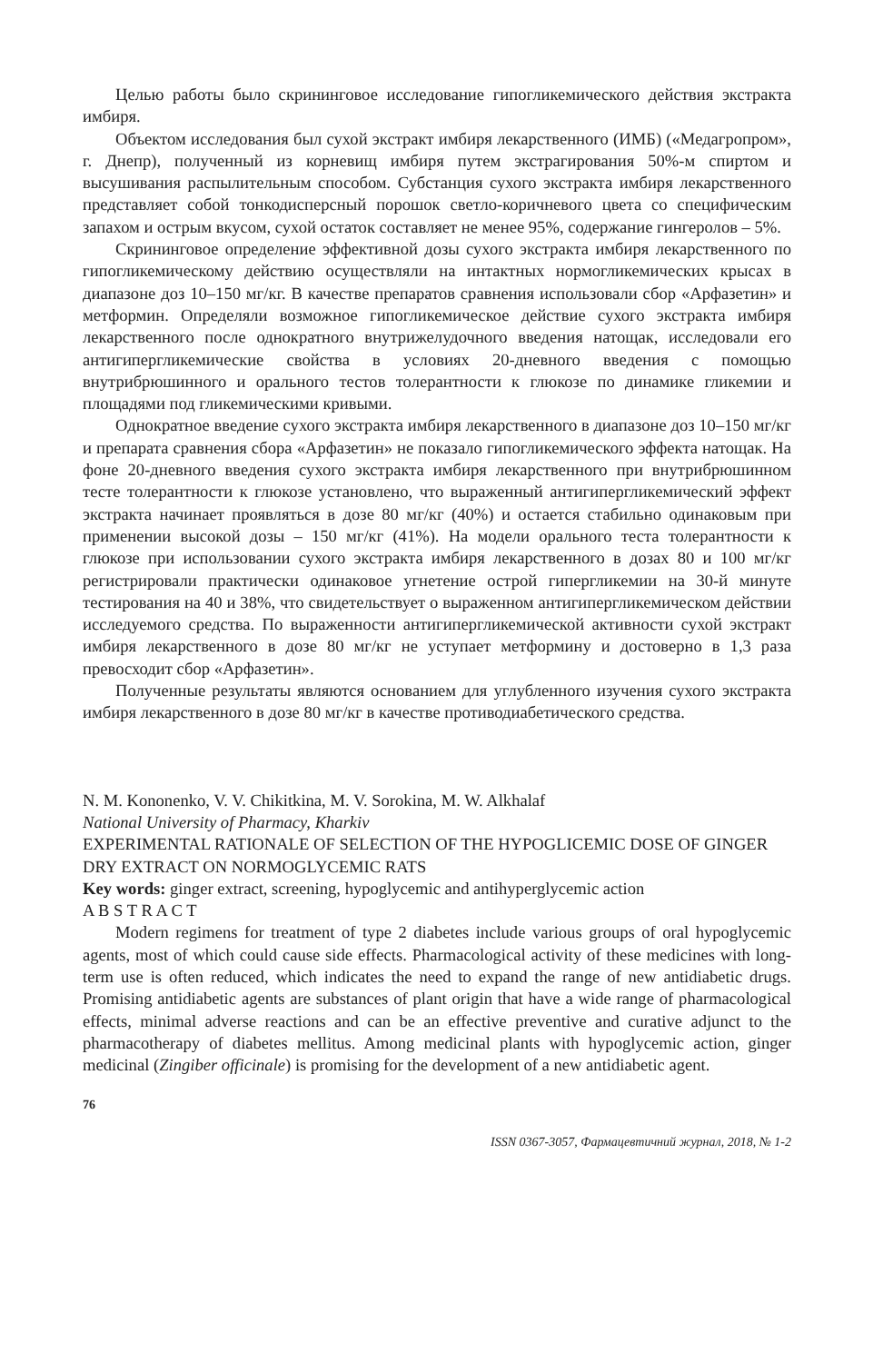Целью работы было скрининговое исследование гипогликемического действия экстракта имбиря.
Объектом исследования был сухой экстракт имбиря лекарственного (ИМБ) («Медагропром», г. Днепр), полученный из корневищ имбиря путем экстрагирования 50%-м спиртом и высушивания распылительным способом. Субстанция сухого экстракта имбиря лекарственного представляет собой тонкодисперсный порошок светло-коричневого цвета со специфическим запахом и острым вкусом, сухой остаток составляет не менее 95%, содержание гингеролов – 5%.
Скрининговое определение эффективной дозы сухого экстракта имбиря лекарственного по гипогликемическому действию осуществляли на интактных нормогликемических крысах в диапазоне доз 10–150 мг/кг. В качестве препаратов сравнения использовали сбор «Арфазетин» и метформин. Определяли возможное гипогликемическое действие сухого экстракта имбиря лекарственного после однократного внутрижелудочного введения натощак, исследовали его антигипергликемические свойства в условиях 20-дневного введения с помощью внутрибрюшинного и орального тестов толерантности к глюкозе по динамике гликемии и площадями под гликемическими кривыми.
Однократное введение сухого экстракта имбиря лекарственного в диапазоне доз 10–150 мг/кг и препарата сравнения сбора «Арфазетин» не показало гипогликемического эффекта натощак. На фоне 20-дневного введения сухого экстракта имбиря лекарственного при внутрибрюшинном тесте толерантности к глюкозе установлено, что выраженный антигипергликемический эффект экстракта начинает проявляться в дозе 80 мг/кг (40%) и остается стабильно одинаковым при применении высокой дозы – 150 мг/кг (41%). На модели орального теста толерантности к глюкозе при использовании сухого экстракта имбиря лекарственного в дозах 80 и 100 мг/кг регистрировали практически одинаковое угнетение острой гипергликемии на 30-й минуте тестирования на 40 и 38%, что свидетельствует о выраженном антигипергликемическом действии исследуемого средства. По выраженности антигипергликемической активности сухой экстракт имбиря лекарственного в дозе 80 мг/кг не уступает метформину и достоверно в 1,3 раза превосходит сбор «Арфазетин».
Полученные результаты являются основанием для углубленного изучения сухого экстракта имбиря лекарственного в дозе 80 мг/кг в качестве противодиабетического средства.
N. M. Kononenko, V. V. Chikitkina, M. V. Sorokina, M. W. Alkhalaf
National University of Pharmacy, Kharkiv
EXPERIMENTAL RATIONALE OF SELECTION OF THE HYPOGLICEMIC DOSE OF GINGER DRY EXTRACT ON NORMOGLYCEMIC RATS
Key words: ginger extract, screening, hypoglycemic and antihyperglycemic action
A B S T R A C T
Modern regimens for treatment of type 2 diabetes include various groups of oral hypoglycemic agents, most of which could cause side effects. Pharmacological activity of these medicines with long-term use is often reduced, which indicates the need to expand the range of new antidiabetic drugs. Promising antidiabetic agents are substances of plant origin that have a wide range of pharmacological effects, minimal adverse reactions and can be an effective preventive and curative adjunct to the pharmacotherapy of diabetes mellitus. Among medicinal plants with hypoglycemic action, ginger medicinal (Zingiber officinale) is promising for the development of a new antidiabetic agent.
76
ISSN 0367-3057, Фармацевтичний журнал, 2018, № 1-2